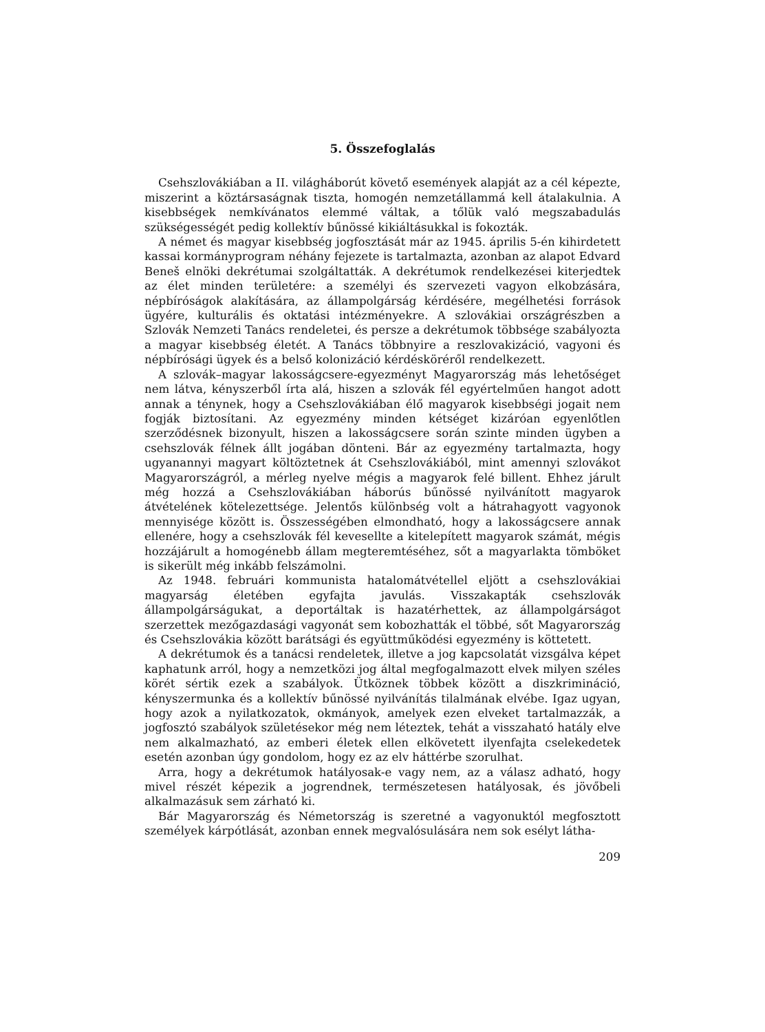5. Összefoglalás
Csehszlovákiában a II. világháborút követő események alapját az a cél képezte, miszerint a köztársaságnak tiszta, homogén nemzetállammá kell átalakulnia. A kisebbségek nemkívánatos elemmé váltak, a tőlük való megszabadulás szükségességét pedig kollektív bűnössé kikiáltásukkal is fokozták.
A német és magyar kisebbség jogfosztását már az 1945. április 5-én kihirdetett kassai kormányprogram néhány fejezete is tartalmazta, azonban az alapot Edvard Beneš elnöki dekrétumai szolgáltatták. A dekrétumok rendelkezései kiterjedtek az élet minden területére: a személyi és szervezeti vagyon elkobzására, népbíróságok alakítására, az állampolgárság kérdésére, megélhetési források ügyére, kulturális és oktatási intézményekre. A szlovákiai országrészben a Szlovák Nemzeti Tanács rendeletei, és persze a dekrétumok többsége szabályozta a magyar kisebbség életét. A Tanács többnyire a reszlovakizáció, vagyoni és népbírósági ügyek és a belső kolonizáció kérdésköréről rendelkezett.
A szlovák–magyar lakosságcsere-egyezményt Magyarország más lehetőséget nem látva, kényszerből írta alá, hiszen a szlovák fél egyértelműen hangot adott annak a ténynek, hogy a Csehszlovákiában élő magyarok kisebbségi jogait nem fogják biztosítani. Az egyezmény minden kétséget kizáróan egyenlőtlen szerződésnek bizonyult, hiszen a lakosságcsere során szinte minden ügyben a csehszlovák félnek állt jogában dönteni. Bár az egyezmény tartalmazta, hogy ugyanannyi magyart költöztetnek át Csehszlovákiából, mint amennyi szlovákot Magyarországról, a mérleg nyelve mégis a magyarok felé billent. Ehhez járult még hozzá a Csehszlovákiában háborús bűnössé nyilvánított magyarok átvételének kötelezettsége. Jelentős különbség volt a hátrahagyott vagyonok mennyisége között is. Összességében elmondható, hogy a lakosságcsere annak ellenére, hogy a csehszlovák fél kevesellte a kitelepített magyarok számát, mégis hozzájárult a homogénebb állam megteremtéséhez, sőt a magyarlakta tömböket is sikerült még inkább felszámolni.
Az 1948. februári kommunista hatalomátvétellel eljött a csehszlovákiai magyarság életében egyfajta javulás. Visszakapták csehszlovák állampolgárságukat, a deportáltak is hazatérhettek, az állampolgárságot szerzettek mezőgazdasági vagyonát sem kobozhatták el többé, sőt Magyarország és Csehszlovákia között barátsági és együttműködési egyezmény is köttetett.
A dekrétumok és a tanácsi rendeletek, illetve a jog kapcsolatát vizsgálva képet kaphatunk arról, hogy a nemzetközi jog által megfogalmazott elvek milyen széles körét sértik ezek a szabályok. Ütköznek többek között a diszkrimináció, kényszermunka és a kollektív bűnössé nyilvánítás tilalmának elvébe. Igaz ugyan, hogy azok a nyilatkozatok, okmányok, amelyek ezen elveket tartalmazzák, a jogfosztó szabályok születésekor még nem léteztek, tehát a visszaható hatály elve nem alkalmazható, az emberi életek ellen elkövetett ilyenfajta cselekedetek esetén azonban úgy gondolom, hogy ez az elv háttérbe szorulhat.
Arra, hogy a dekrétumok hatályosak-e vagy nem, az a válasz adható, hogy mivel részét képezik a jogrendnek, természetesen hatályosak, és jövőbeli alkalmazásuk sem zárható ki.
Bár Magyarország és Németország is szeretné a vagyonuktól megfosztott személyek kárpótlását, azonban ennek megvalósulására nem sok esélyt látha-
209